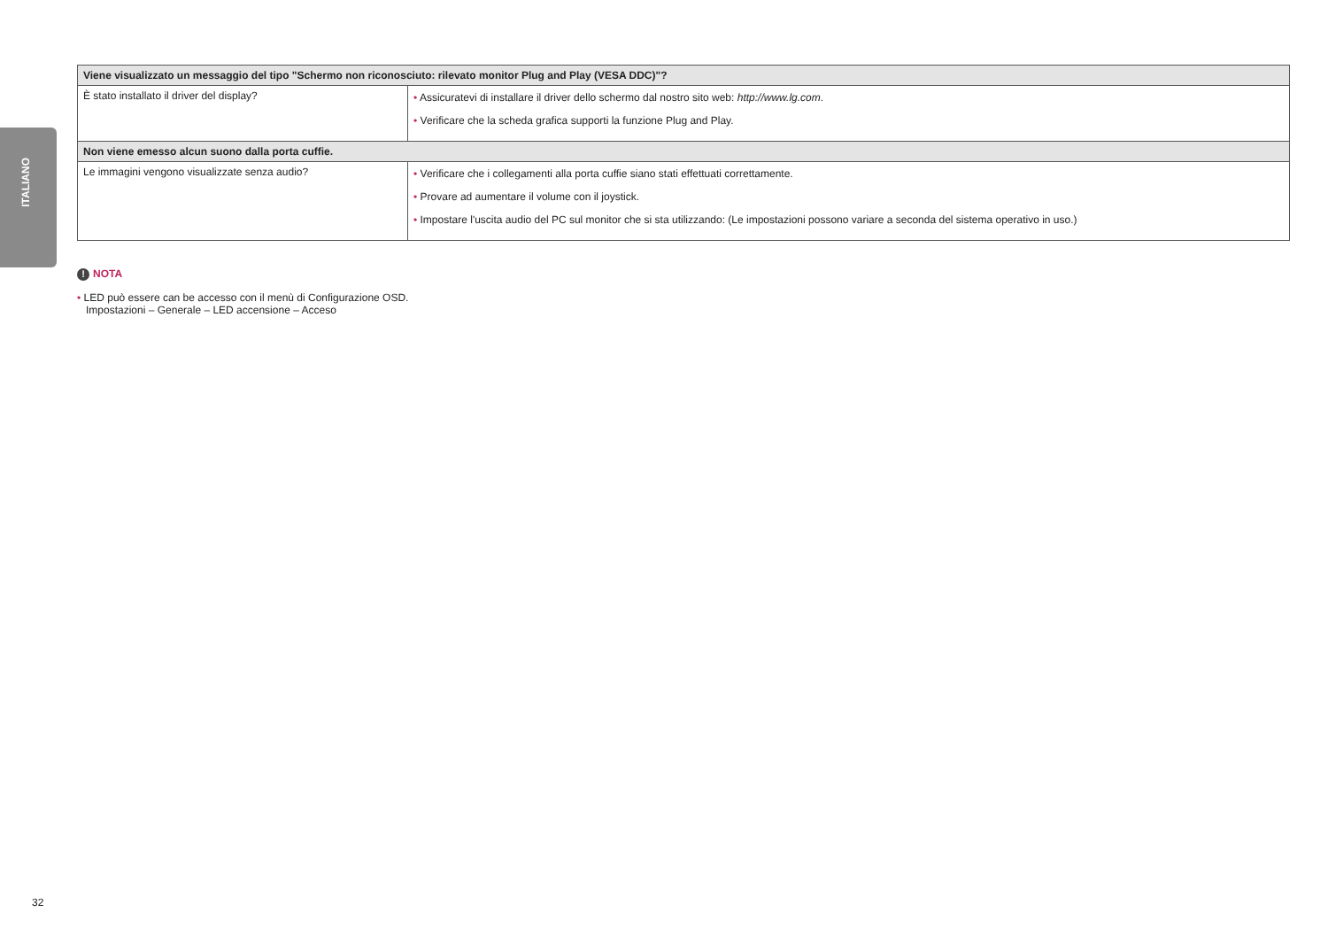ITALIANO
| Viene visualizzato un messaggio del tipo "Schermo non riconosciuto: rilevato monitor Plug and Play (VESA DDC)"? | |
| --- | --- |
| È stato installato il driver del display? | • Assicuratevi di installare il driver dello schermo dal nostro sito web: http://www.lg.com . • Verificare che la scheda grafica supporti la funzione Plug and Play. |
| Non viene emesso alcun suono dalla porta cuffie. | |
| Le immagini vengono visualizzate senza audio? | • Verificare che i collegamenti alla porta cuffie siano stati effettuati correttamente. • Provare ad aumentare il volume con il joystick. • Impostare l'uscita audio del PC sul monitor che si sta utilizzando: (Le impostazioni possono variare a seconda del sistema operativo in uso.) |
! NOTA
• LED può essere can be accesso con il menù di Configurazione OSD.
Impostazioni – Generale – LED accensione – Acceso
32